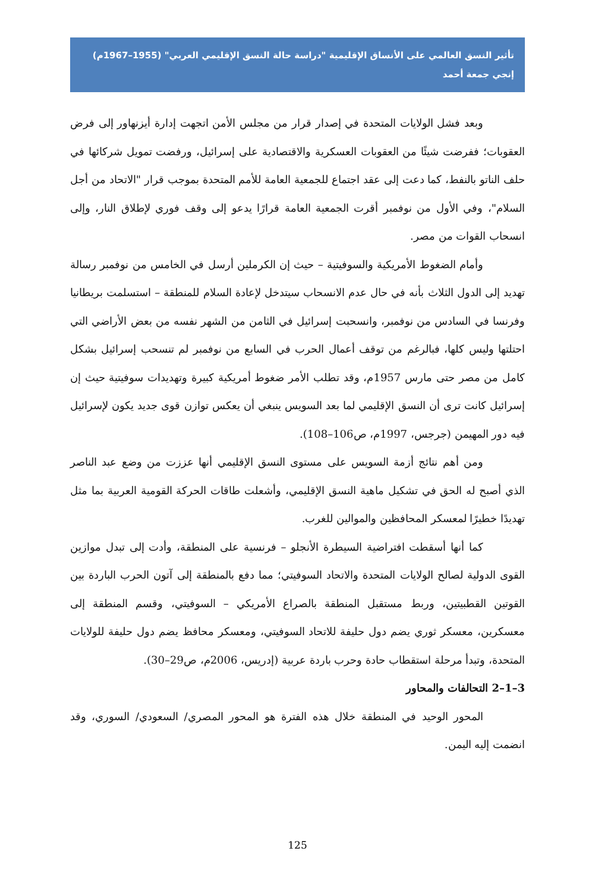تأثير النسق العالمي على الأنساق الإقليمية "دراسة حالة النسق الإقليمي العربي" (1955–1967م)
إنجي جمعة أحمد
وبعد فشل الولايات المتحدة في إصدار قرار من مجلس الأمن اتجهت إدارة أيزنهاور إلى فرض العقوبات؛ ففرضت شيئًا من العقوبات العسكرية والاقتصادية على إسرائيل، ورفضت تمويل شركائها في حلف الناتو بالنفط، كما دعت إلى عقد اجتماع للجمعية العامة للأمم المتحدة بموجب قرار "الاتحاد من أجل السلام"، وفي الأول من نوفمبر أقرت الجمعية العامة قرارًا يدعو إلى وقف فوري لإطلاق النار، وإلى انسحاب القوات من مصر.
وأمام الضغوط الأمريكية والسوفيتية – حيث إن الكرملين أرسل في الخامس من نوفمبر رسالة تهديد إلى الدول الثلاث بأنه في حال عدم الانسحاب سيتدخل لإعادة السلام للمنطقة – استسلمت بريطانيا وفرنسا في السادس من نوفمبر، وانسحبت إسرائيل في الثامن من الشهر نفسه من بعض الأراضي التي احتلتها وليس كلها، فبالرغم من توقف أعمال الحرب في السابع من نوفمبر لم تنسحب إسرائيل بشكل كامل من مصر حتى مارس 1957م، وقد تطلب الأمر ضغوط أمريكية كبيرة وتهديدات سوفيتية حيث إن إسرائيل كانت ترى أن النسق الإقليمي لما بعد السويس ينبغي أن يعكس توازن قوى جديد يكون لإسرائيل فيه دور المهيمن (جرجس، 1997م، ص106–108).
ومن أهم نتائج أزمة السويس على مستوى النسق الإقليمي أنها عززت من وضع عبد الناصر الذي أصبح له الحق في تشكيل ماهية النسق الإقليمي، وأشعلت طاقات الحركة القومية العربية بما مثل تهديدًا خطيرًا لمعسكر المحافظين والموالين للغرب.
كما أنها أسقطت افتراضية السيطرة الأنجلو – فرنسية على المنطقة، وأدت إلى تبدل موازين القوى الدولية لصالح الولايات المتحدة والاتحاد السوفيتي؛ مما دفع بالمنطقة إلى آتون الحرب الباردة بين القوتين القطبيتين، وربط مستقبل المنطقة بالصراع الأمريكي – السوفيتي، وقسم المنطقة إلى معسكرين، معسكر ثوري يضم دول حليفة للاتحاد السوفيتي، ومعسكر محافظ يضم دول حليفة للولايات المتحدة، وتبدأ مرحلة استقطاب حادة وحرب باردة عربية (إدريس، 2006م، ص29–30).
3–1–2 التحالفات والمحاور
المحور الوحيد في المنطقة خلال هذه الفترة هو المحور المصري/ السعودي/ السوري، وقد انضمت إليه اليمن.
125